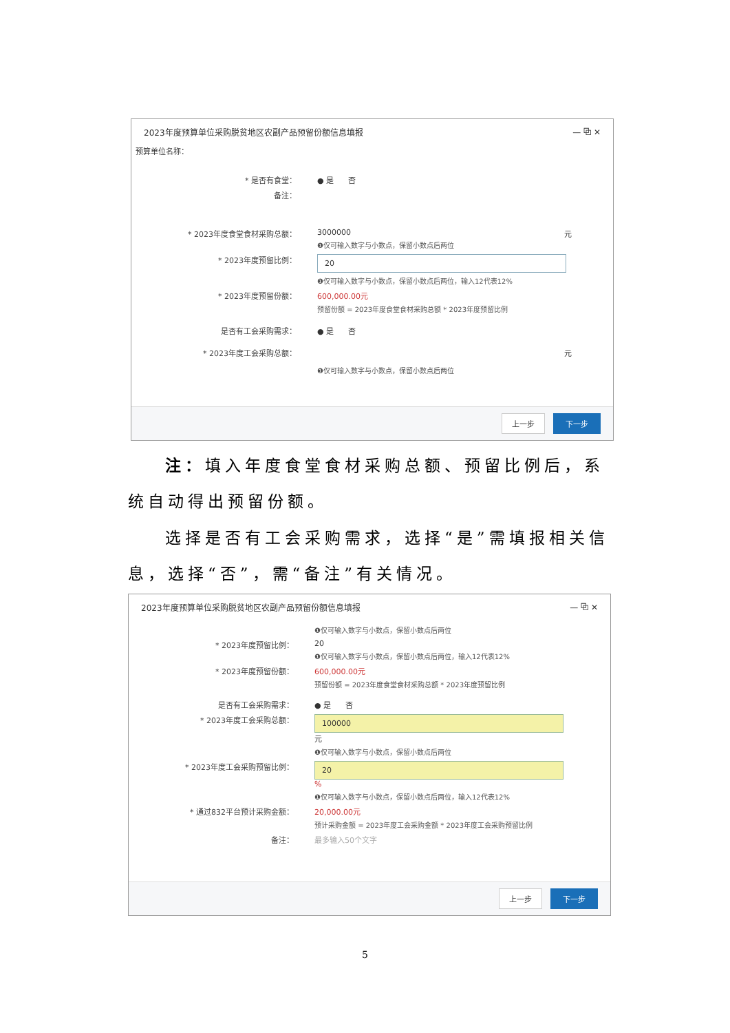2023年度预算单位采购脱贫地区农副产品预留份额信息填报 — ⧉ ✕
预算单位名称：
* 是否有食堂： ● 是 否
备注：
* 2023年度食堂食材采购总额： 3000000 元
❶仅可输入数字与小数点，保留小数点后两位
* 2023年度预留比例：
20
❶仅可输入数字与小数点，保留小数点后两位，输入12代表12%
* 2023年度预留份额： 600,000.00元
预留份额 = 2023年度食堂食材采购总额 * 2023年度预留比例
是否有工会采购需求： ● 是 否
* 2023年度工会采购总额： 元
❶仅可输入数字与小数点，保留小数点后两位
上一步 下一步
注：填入年度食堂食材采购总额、预留比例后，系统自动得出预留份额。
选择是否有工会采购需求，选择“是”需填报相关信息，选择“否”，需“备注”有关情况。
2023年度预算单位采购脱贫地区农副产品预留份额信息填报 — ⧉ ✕
❶仅可输入数字与小数点，保留小数点后两位
* 2023年度预留比例： 20
❶仅可输入数字与小数点，保留小数点后两位，输入12代表12%
* 2023年度预留份额： 600,000.00元
预留份额 = 2023年度食堂食材采购总额 * 2023年度预留比例
是否有工会采购需求： ● 是 否
* 2023年度工会采购总额：
100000
元
❶仅可输入数字与小数点，保留小数点后两位
* 2023年度工会采购预留比例：
20
%
❶仅可输入数字与小数点，保留小数点后两位，输入12代表12%
* 通过832平台预计采购金额： 20,000.00元
预计采购金额 = 2023年度工会采购金额 * 2023年度工会采购预留比例
备注： 最多输入50个文字
上一步 下一步
5